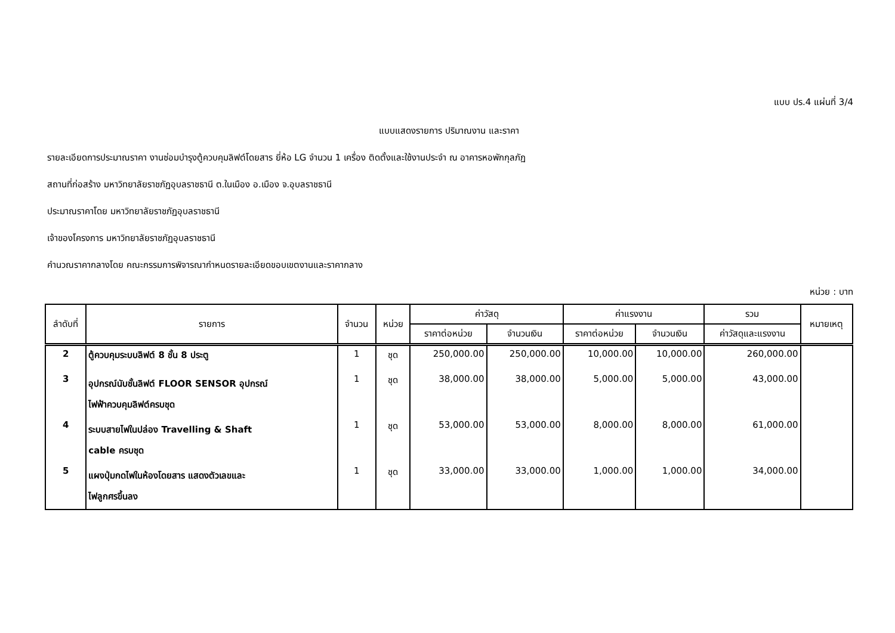แบบ ปร.4 แผ่นที่ 3/4
แบบแสดงรายการ ปริมาณงาน และราคา
รายละเอียดการประมาณราคา งานซ่อมบำรุงตู้ควบคุมลิฟต์โดยสาร ยี่ห้อ LG จำนวน 1 เครื่อง ติดตั้งและใช้งานประจำ ณ อาคารหอพักกุลภัฏ
สถานที่ก่อสร้าง มหาวิทยาลัยราชภัฏอุบลราชธานี ต.ในเมือง อ.เมือง จ.อุบลราชธานี
ประมาณราคาโดย มหาวิทยาลัยราชภัฏอุบลราชธานี
เจ้าของโครงการ มหาวิทยาลัยราชภัฏอุบลราชธานี
คำนวณราคากลางโดย คณะกรรมการพิจารณากำหนดรายละเอียดขอบเขตงานและราคากลาง
หน่วย : บาท
| ลำดับที่ | รายการ | จำนวน | หน่วย | ค่าวัสดุ | | ค่าแรงงาน | | รวม | หมายเหตุ |
| --- | --- | --- | --- | --- | --- | --- | --- | --- | --- |
| | | | | ราคาต่อหน่วย | จำนวนเงิน | ราคาต่อหน่วย | จำนวนเงิน | ค่าวัสดุและแรงงาน | |
| 2 | ตู้ควบคุมระบบลิฟต์ 8 ชั้น 8 ประตู | 1 | ชุด | 250,000.00 | 250,000.00 | 10,000.00 | 10,000.00 | 260,000.00 | |
| 3 | อุปกรณ์นับชั้นลิฟต์ FLOOR SENSOR อุปกรณ์ ไฟฟ้าควบคุมลิฟต์ครบชุด | 1 | ชุด | 38,000.00 | 38,000.00 | 5,000.00 | 5,000.00 | 43,000.00 | |
| 4 | ระบบสายไฟในปล่อง Travelling & Shaft cable ครบชุด | 1 | ชุด | 53,000.00 | 53,000.00 | 8,000.00 | 8,000.00 | 61,000.00 | |
| 5 | แผงปุ่มกดไฟในห้องโดยสาร แสดงตัวเลขและ ไฟลูกศรขึ้นลง | 1 | ชุด | 33,000.00 | 33,000.00 | 1,000.00 | 1,000.00 | 34,000.00 | |